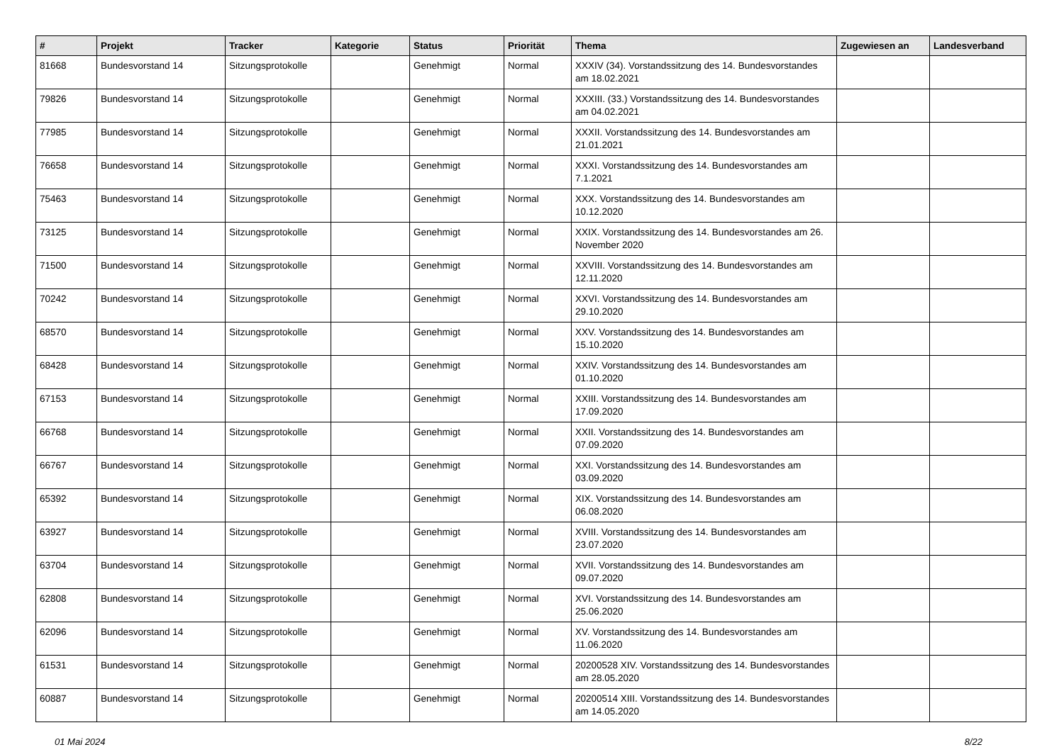| # | Projekt | Tracker | Kategorie | Status | Priorität | Thema | Zugewiesen an | Landesverband |
| --- | --- | --- | --- | --- | --- | --- | --- | --- |
| 81668 | Bundesvorstand 14 | Sitzungsprotokolle | | Genehmigt | Normal | XXXIV (34). Vorstandssitzung des 14. Bundesvorstandes am 18.02.2021 | | |
| 79826 | Bundesvorstand 14 | Sitzungsprotokolle | | Genehmigt | Normal | XXXIII. (33.) Vorstandssitzung des 14. Bundesvorstandes am 04.02.2021 | | |
| 77985 | Bundesvorstand 14 | Sitzungsprotokolle | | Genehmigt | Normal | XXXII. Vorstandssitzung des 14. Bundesvorstandes am 21.01.2021 | | |
| 76658 | Bundesvorstand 14 | Sitzungsprotokolle | | Genehmigt | Normal | XXXI. Vorstandssitzung des 14. Bundesvorstandes am 7.1.2021 | | |
| 75463 | Bundesvorstand 14 | Sitzungsprotokolle | | Genehmigt | Normal | XXX. Vorstandssitzung des 14. Bundesvorstandes am 10.12.2020 | | |
| 73125 | Bundesvorstand 14 | Sitzungsprotokolle | | Genehmigt | Normal | XXIX. Vorstandssitzung des 14. Bundesvorstandes am 26. November 2020 | | |
| 71500 | Bundesvorstand 14 | Sitzungsprotokolle | | Genehmigt | Normal | XXVIII. Vorstandssitzung des 14. Bundesvorstandes am 12.11.2020 | | |
| 70242 | Bundesvorstand 14 | Sitzungsprotokolle | | Genehmigt | Normal | XXVI. Vorstandssitzung des 14. Bundesvorstandes am 29.10.2020 | | |
| 68570 | Bundesvorstand 14 | Sitzungsprotokolle | | Genehmigt | Normal | XXV. Vorstandssitzung des 14. Bundesvorstandes am 15.10.2020 | | |
| 68428 | Bundesvorstand 14 | Sitzungsprotokolle | | Genehmigt | Normal | XXIV. Vorstandssitzung des 14. Bundesvorstandes am 01.10.2020 | | |
| 67153 | Bundesvorstand 14 | Sitzungsprotokolle | | Genehmigt | Normal | XXIII. Vorstandssitzung des 14. Bundesvorstandes am 17.09.2020 | | |
| 66768 | Bundesvorstand 14 | Sitzungsprotokolle | | Genehmigt | Normal | XXII. Vorstandssitzung des 14. Bundesvorstandes am 07.09.2020 | | |
| 66767 | Bundesvorstand 14 | Sitzungsprotokolle | | Genehmigt | Normal | XXI. Vorstandssitzung des 14. Bundesvorstandes am 03.09.2020 | | |
| 65392 | Bundesvorstand 14 | Sitzungsprotokolle | | Genehmigt | Normal | XIX. Vorstandssitzung des 14. Bundesvorstandes am 06.08.2020 | | |
| 63927 | Bundesvorstand 14 | Sitzungsprotokolle | | Genehmigt | Normal | XVIII. Vorstandssitzung des 14. Bundesvorstandes am 23.07.2020 | | |
| 63704 | Bundesvorstand 14 | Sitzungsprotokolle | | Genehmigt | Normal | XVII. Vorstandssitzung des 14. Bundesvorstandes am 09.07.2020 | | |
| 62808 | Bundesvorstand 14 | Sitzungsprotokolle | | Genehmigt | Normal | XVI. Vorstandssitzung des 14. Bundesvorstandes am 25.06.2020 | | |
| 62096 | Bundesvorstand 14 | Sitzungsprotokolle | | Genehmigt | Normal | XV. Vorstandssitzung des 14. Bundesvorstandes am 11.06.2020 | | |
| 61531 | Bundesvorstand 14 | Sitzungsprotokolle | | Genehmigt | Normal | 20200528 XIV. Vorstandssitzung des 14. Bundesvorstandes am 28.05.2020 | | |
| 60887 | Bundesvorstand 14 | Sitzungsprotokolle | | Genehmigt | Normal | 20200514 XIII. Vorstandssitzung des 14. Bundesvorstandes am 14.05.2020 | | |
01 Mai 2024 8/22